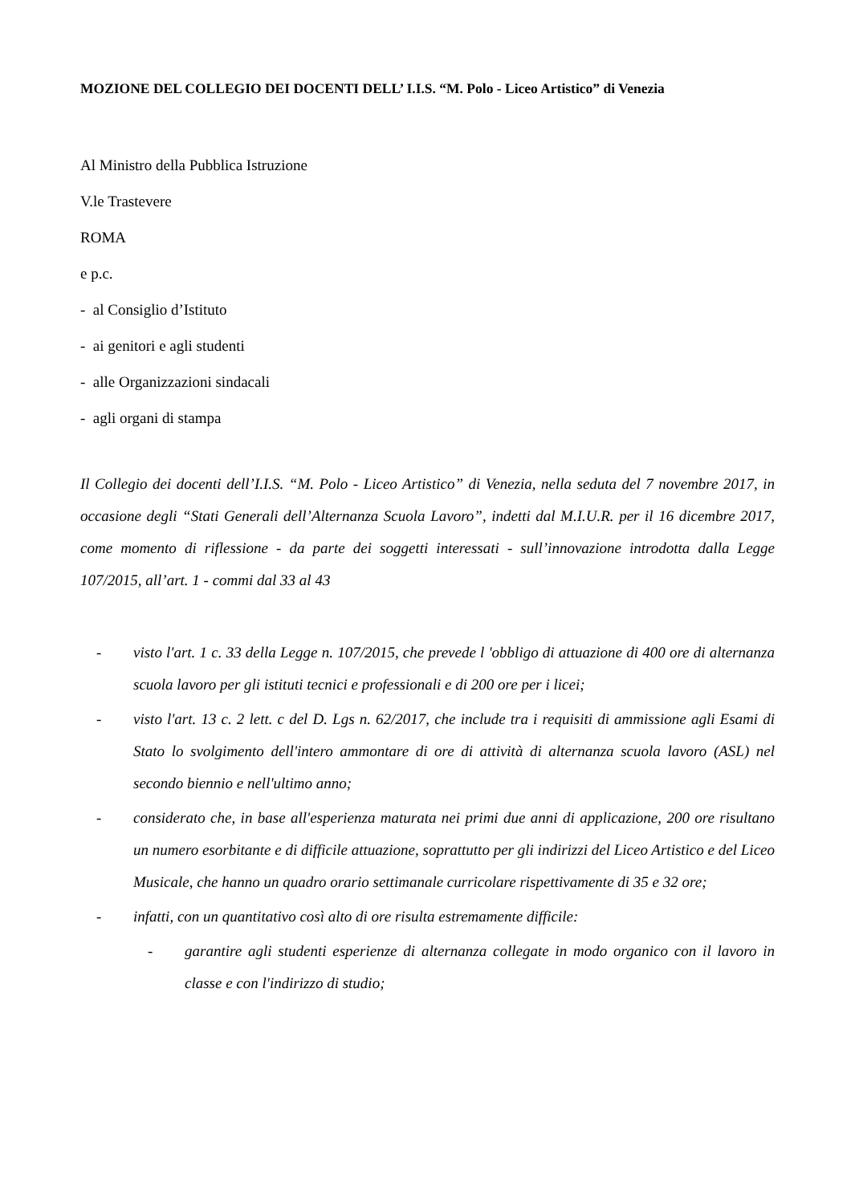MOZIONE DEL COLLEGIO DEI DOCENTI DELL’ I.I.S. “M. Polo - Liceo Artistico” di Venezia
Al Ministro della Pubblica Istruzione
V.le Trastevere
ROMA
e p.c.
- al Consiglio d’Istituto
- ai genitori e agli studenti
- alle Organizzazioni sindacali
- agli organi di stampa
Il Collegio dei docenti dell’I.I.S. “M. Polo - Liceo Artistico” di Venezia, nella seduta del 7 novembre 2017, in occasione degli “Stati Generali dell’Alternanza Scuola Lavoro”, indetti dal M.I.U.R. per il 16 dicembre 2017, come momento di riflessione - da parte dei soggetti interessati - sull’innovazione introdotta dalla Legge 107/2015, all’art. 1 - commi dal 33 al 43
- visto l'art. 1 c. 33 della Legge n. 107/2015, che prevede l 'obbligo di attuazione di 400 ore di alternanza scuola lavoro per gli istituti tecnici e professionali e di 200 ore per i licei;
- visto l'art. 13 c. 2 lett. c del D. Lgs n. 62/2017, che include tra i requisiti di ammissione agli Esami di Stato lo svolgimento dell'intero ammontare di ore di attività di alternanza scuola lavoro (ASL) nel secondo biennio e nell'ultimo anno;
- considerato che, in base all'esperienza maturata nei primi due anni di applicazione, 200 ore risultano un numero esorbitante e di difficile attuazione, soprattutto per gli indirizzi del Liceo Artistico e del Liceo Musicale, che hanno un quadro orario settimanale curricolare rispettivamente di 35 e 32 ore;
- infatti, con un quantitativo così alto di ore risulta estremamente difficile:
- garantire agli studenti esperienze di alternanza collegate in modo organico con il lavoro in classe e con l'indirizzo di studio;